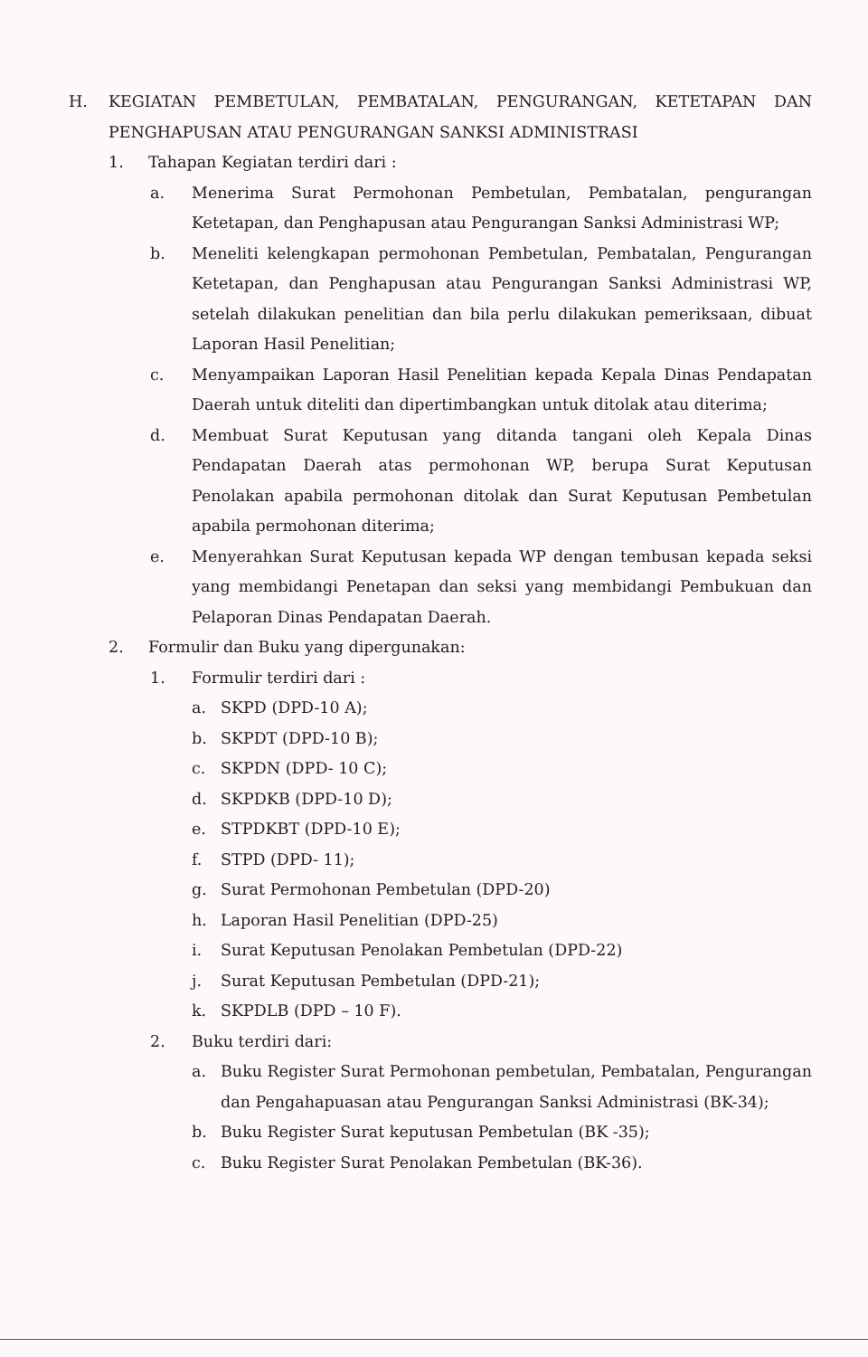H. KEGIATAN PEMBETULAN, PEMBATALAN, PENGURANGAN, KETETAPAN DAN PENGHAPUSAN ATAU PENGURANGAN SANKSI ADMINISTRASI
1. Tahapan Kegiatan terdiri dari :
a. Menerima Surat Permohonan Pembetulan, Pembatalan, pengurangan Ketetapan, dan Penghapusan atau Pengurangan Sanksi Administrasi WP;
b. Meneliti kelengkapan permohonan Pembetulan, Pembatalan, Pengurangan Ketetapan, dan Penghapusan atau Pengurangan Sanksi Administrasi WP, setelah dilakukan penelitian dan bila perlu dilakukan pemeriksaan, dibuat Laporan Hasil Penelitian;
c. Menyampaikan Laporan Hasil Penelitian kepada Kepala Dinas Pendapatan Daerah untuk diteliti dan dipertimbangkan untuk ditolak atau diterima;
d. Membuat Surat Keputusan yang ditanda tangani oleh Kepala Dinas Pendapatan Daerah atas permohonan WP, berupa Surat Keputusan Penolakan apabila permohonan ditolak dan Surat Keputusan Pembetulan apabila permohonan diterima;
e. Menyerahkan Surat Keputusan kepada WP dengan tembusan kepada seksi yang membidangi Penetapan dan seksi yang membidangi Pembukuan dan Pelaporan Dinas Pendapatan Daerah.
2. Formulir dan Buku yang dipergunakan:
1. Formulir terdiri dari :
a. SKPD (DPD-10 A);
b. SKPDT (DPD-10 B);
c. SKPDN (DPD- 10 C);
d. SKPDKB (DPD-10 D);
e. STPDKBT (DPD-10 E);
f. STPD (DPD- 11);
g. Surat Permohonan Pembetulan (DPD-20)
h. Laporan Hasil Penelitian (DPD-25)
i. Surat Keputusan Penolakan Pembetulan (DPD-22)
j. Surat Keputusan Pembetulan (DPD-21);
k. SKPDLB (DPD – 10 F).
2. Buku terdiri dari:
a. Buku Register Surat Permohonan pembetulan, Pembatalan, Pengurangan dan Pengahapuasan atau Pengurangan Sanksi Administrasi (BK-34);
b. Buku Register Surat keputusan Pembetulan (BK -35);
c. Buku Register Surat Penolakan Pembetulan (BK-36).